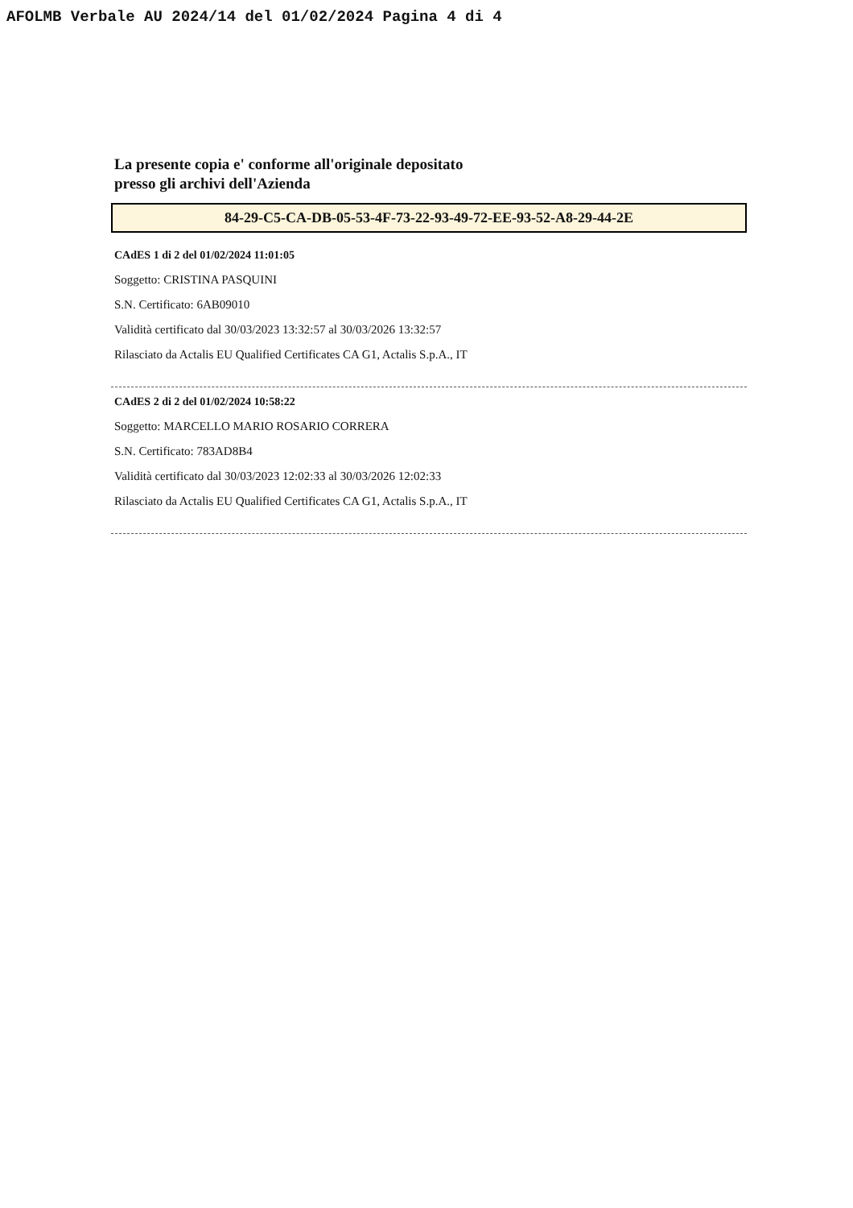AFOLMB Verbale AU 2024/14 del 01/02/2024 Pagina 4 di 4
La presente copia e' conforme all'originale depositato
presso gli archivi dell'Azienda
84-29-C5-CA-DB-05-53-4F-73-22-93-49-72-EE-93-52-A8-29-44-2E
CAdES 1 di 2 del 01/02/2024 11:01:05
Soggetto: CRISTINA PASQUINI
S.N. Certificato: 6AB09010
Validità certificato dal 30/03/2023 13:32:57 al 30/03/2026 13:32:57
Rilasciato da Actalis EU Qualified Certificates CA G1, Actalis S.p.A., IT
CAdES 2 di 2 del 01/02/2024 10:58:22
Soggetto: MARCELLO MARIO ROSARIO CORRERA
S.N. Certificato: 783AD8B4
Validità certificato dal 30/03/2023 12:02:33 al 30/03/2026 12:02:33
Rilasciato da Actalis EU Qualified Certificates CA G1, Actalis S.p.A., IT